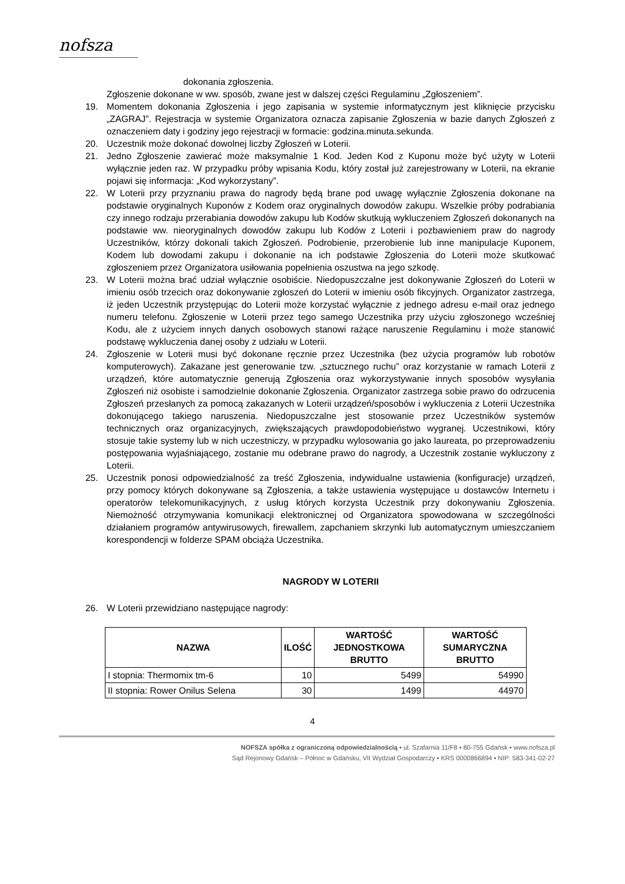nofsza
dokonania zgłoszenia.
Zgłoszenie dokonane w ww. sposób, zwane jest w dalszej części Regulaminu „Zgłoszeniem”.
19. Momentem dokonania Zgłoszenia i jego zapisania w systemie informatycznym jest kliknięcie przycisku „ZAGRAJ”. Rejestracja w systemie Organizatora oznacza zapisanie Zgłoszenia w bazie danych Zgłoszeń z oznaczeniem daty i godziny jego rejestracji w formacie: godzina.minuta.sekunda.
20. Uczestnik może dokonać dowolnej liczby Zgłoszeń w Loterii.
21. Jedno Zgłoszenie zawierać może maksymalnie 1 Kod. Jeden Kod z Kuponu może być użyty w Loterii wyłącznie jeden raz. W przypadku próby wpisania Kodu, który został już zarejestrowany w Loterii, na ekranie pojawi się informacja: „Kod wykorzystany”.
22. W Loterii przy przyznaniu prawa do nagrody będą brane pod uwagę wyłącznie Zgłoszenia dokonane na podstawie oryginalnych Kuponów z Kodem oraz oryginalnych dowodów zakupu. Wszelkie próby podrabiania czy innego rodzaju przerabiania dowodów zakupu lub Kodów skutkują wykluczeniem Zgłoszeń dokonanych na podstawie ww. nieoryginalnych dowodów zakupu lub Kodów z Loterii i pozbawieniem praw do nagrody Uczestników, którzy dokonali takich Zgłoszeń. Podrobienie, przerobienie lub inne manipulacje Kuponem, Kodem lub dowodami zakupu i dokonanie na ich podstawie Zgłoszenia do Loterii może skutkować zgłoszeniem przez Organizatora usiłowania popełnienia oszustwa na jego szkodę.
23. W Loterii można brać udział wyłącznie osobiście. Niedopuszczalne jest dokonywanie Zgłoszeń do Loterii w imieniu osób trzecich oraz dokonywanie zgłoszeń do Loterii w imieniu osób fikcyjnych. Organizator zastrzega, iż jeden Uczestnik przystępując do Loterii może korzystać wyłącznie z jednego adresu e-mail oraz jednego numeru telefonu. Zgłoszenie w Loterii przez tego samego Uczestnika przy użyciu zgłoszonego wcześniej Kodu, ale z użyciem innych danych osobowych stanowi rażące naruszenie Regulaminu i może stanowić podstawę wykluczenia danej osoby z udziału w Loterii.
24. Zgłoszenie w Loterii musi być dokonane ręcznie przez Uczestnika (bez użycia programów lub robotów komputerowych). Zakazane jest generowanie tzw. „sztucznego ruchu” oraz korzystanie w ramach Loterii z urządzeń, które automatycznie generują Zgłoszenia oraz wykorzystywanie innych sposobów wysyłania Zgłoszeń niż osobiste i samodzielnie dokonanie Zgłoszenia. Organizator zastrzega sobie prawo do odrzucenia Zgłoszeń przesłanych za pomocą zakazanych w Loterii urządzeń/sposobów i wykluczenia z Loterii Uczestnika dokonującego takiego naruszenia. Niedopuszczalne jest stosowanie przez Uczestników systemów technicznych oraz organizacyjnych, zwiększających prawdopodobieństwo wygranej. Uczestnikowi, który stosuje takie systemy lub w nich uczestniczy, w przypadku wylosowania go jako laureata, po przeprowadzeniu postępowania wyjaśniającego, zostanie mu odebrane prawo do nagrody, a Uczestnik zostanie wykluczony z Loterii.
25. Uczestnik ponosi odpowiedzialność za treść Zgłoszenia, indywidualne ustawienia (konfiguracje) urządzeń, przy pomocy których dokonywane są Zgłoszenia, a także ustawienia występujące u dostawców Internetu i operatorów telekomunikacyjnych, z usług których korzysta Uczestnik przy dokonywaniu Zgłoszenia. Niemożność otrzymywania komunikacji elektronicznej od Organizatora spowodowana w szczególności działaniem programów antywirusowych, firewallem, zapchaniem skrzynki lub automatycznym umieszczaniem korespondencji w folderze SPAM obciąża Uczestnika.
NAGRODY W LOTERII
26. W Loterii przewidziano następujące nagrody:
| NAZWA | ILOŚĆ | WARTOŚĆ JEDNOSTKOWA BRUTTO | WARTOŚĆ SUMARYCZNA BRUTTO |
| --- | --- | --- | --- |
| I stopnia: Thermomix tm-6 | 10 | 5499 | 54990 |
| II stopnia: Rower Onilus Selena | 30 | 1499 | 44970 |
4
NOFSZA spółka z ograniczoną odpowiedzialnością ▪ ul. Szafarnia 11/F8 ▪ 80-755 Gdańsk ▪ www.nofsza.pl
Sąd Rejonowy Gdańsk – Północ w Gdańsku, VII Wydział Gospodarczy ▪ KRS 0000866894 ▪ NIP: 583-341-02-27